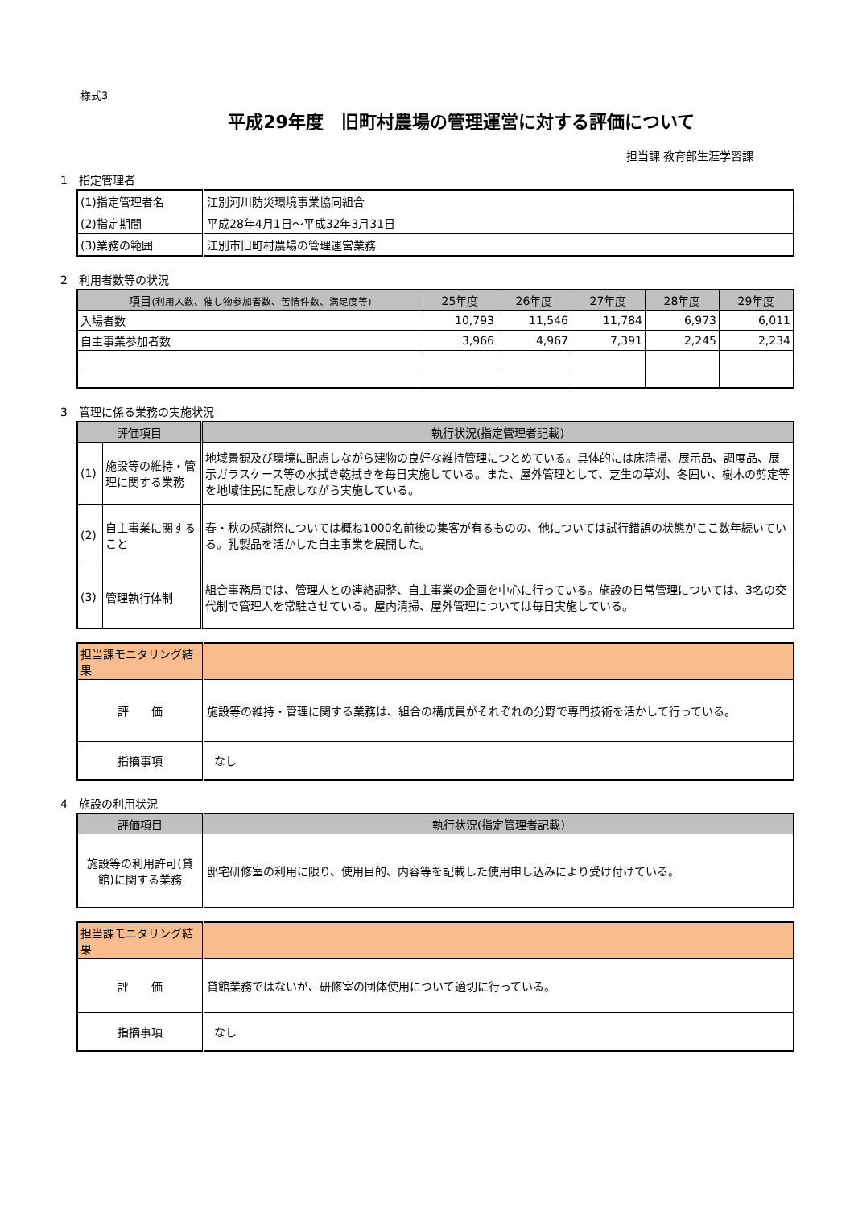様式3
平成29年度　旧町村農場の管理運営に対する評価について
担当課 教育部生涯学習課
1　指定管理者
| (1)指定管理者名 | 江別河川防災環境事業協同組合 |
| (2)指定期間 | 平成28年4月1日～平成32年3月31日 |
| (3)業務の範囲 | 江別市旧町村農場の管理運営業務 |
2　利用者数等の状況
| 項目 (利用人数、催し物参加者数、苦情件数、満足度等) | 25年度 | 26年度 | 27年度 | 28年度 | 29年度 |
| --- | --- | --- | --- | --- | --- |
| 入場者数 | 10,793 | 11,546 | 11,784 | 6,973 | 6,011 |
| 自主事業参加者数 | 3,966 | 4,967 | 7,391 | 2,245 | 2,234 |
3　管理に係る業務の実施状況
| 評価項目 | | 執行状況(指定管理者記載) |
| --- | --- | --- |
| (1) | 施設等の維持・管理に関する業務 | 地域景観及び環境に配慮しながら建物の良好な維持管理につとめている。具体的には床清掃、展示品、調度品、展示ガラスケース等の水拭き乾拭きを毎日実施している。また、屋外管理として、芝生の草刈、冬囲い、樹木の剪定等を地域住民に配慮しながら実施している。 |
| (2) | 自主事業に関すること | 春・秋の感謝祭については概ね1000名前後の集客が有るものの、他については試行錯誤の状態がここ数年続いている。乳製品を活かした自主事業を展開した。 |
| (3) | 管理執行体制 | 組合事務局では、管理人との連絡調整、自主事業の企画を中心に行っている。施設の日常管理については、3名の交代制で管理人を常駐させている。屋内清掃、屋外管理については毎日実施している。 |
| 担当課モニタリング結果 | |
| 評 価 | 施設等の維持・管理に関する業務は、組合の構成員がそれぞれの分野で専門技術を活かして行っている。 |
| 指摘事項 | なし |
4　施設の利用状況
| 評価項目 | 執行状況(指定管理者記載) |
| --- | --- |
| 施設等の利用許可(貸館)に関する業務 | 邸宅研修室の利用に限り、使用目的、内容等を記載した使用申し込みにより受け付けている。 |
| 担当課モニタリング結果 | |
| 評 価 | 貸館業務ではないが、研修室の団体使用について適切に行っている。 |
| 指摘事項 | なし |